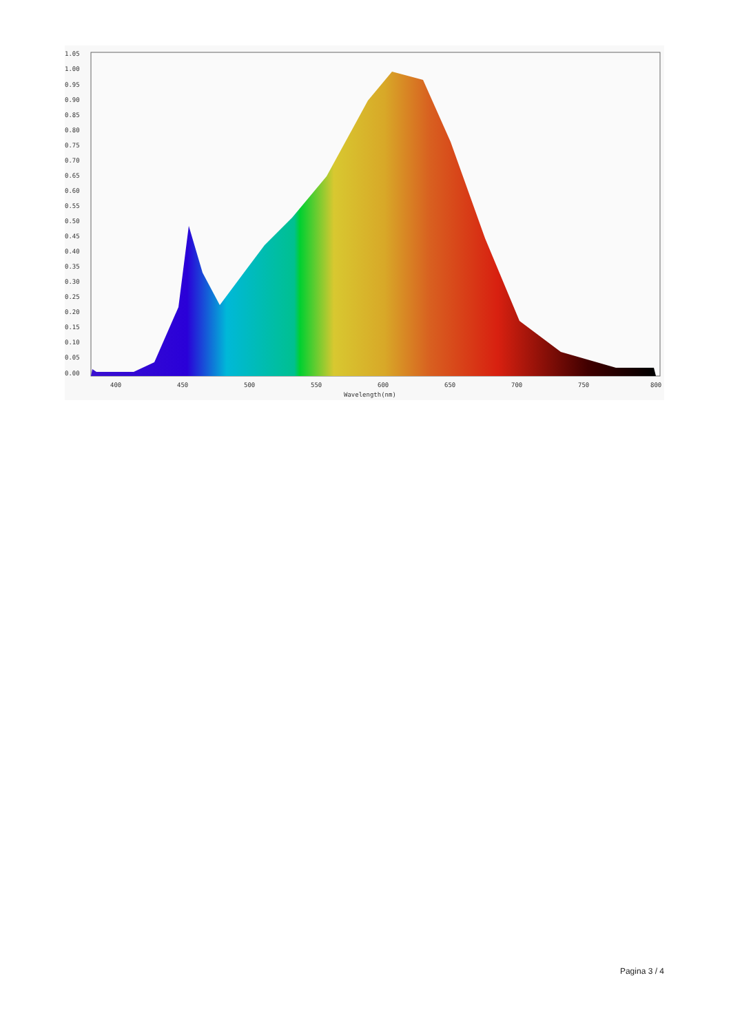1.05
1.00
0.95
0.90
0.85
0.80
0.75
0.70
0.65
0.60
0.55
0.50
0.45
0.40
0.35
0.30
0.25
0.20
0.15
0.10
0.05
0.00
400
450
500
550
600
650
700
750
800
Wavelength(nm)
Pagina 3 / 4